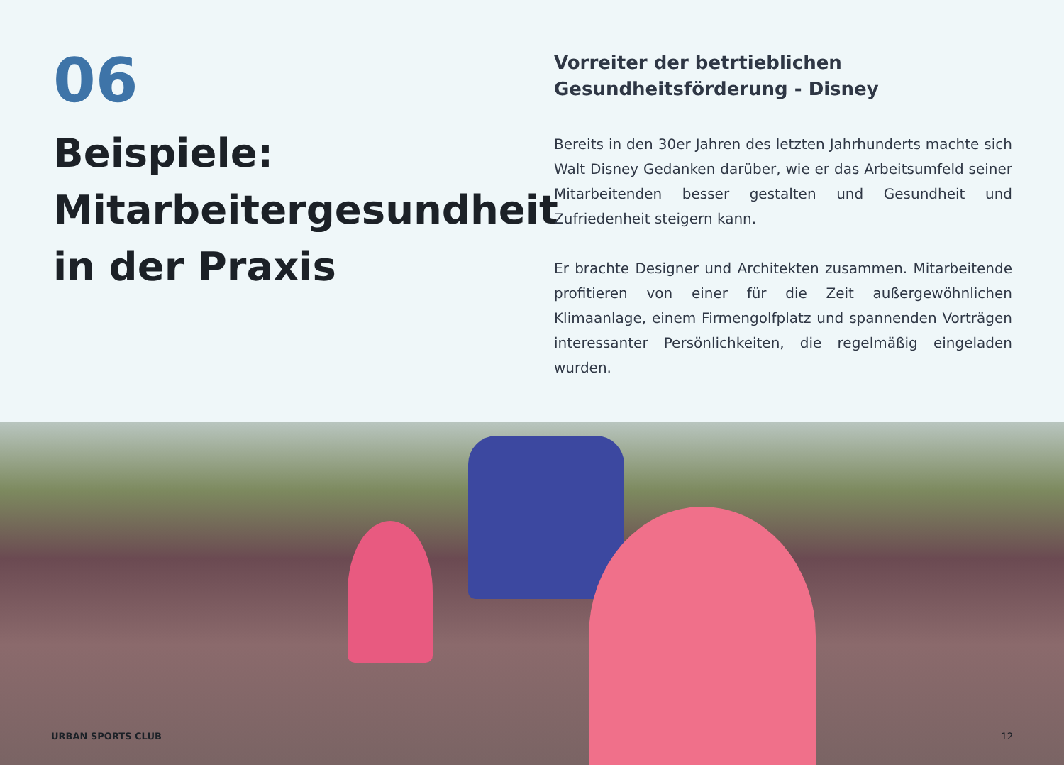06
Beispiele: Mitarbeitergesundheit in der Praxis
Vorreiter der betrtieblichen Gesundheitsförderung - Disney
Bereits in den 30er Jahren des letzten Jahrhunderts machte sich Walt Disney Gedanken darüber, wie er das Arbeitsumfeld seiner Mitarbeitenden besser gestalten und Gesundheit und Zufriedenheit steigern kann.
Er brachte Designer und Architekten zusammen. Mitarbeitende profitieren von einer für die Zeit außergewöhnlichen Klimaanlage, einem Firmengolfplatz und spannenden Vorträgen interessanter Persönlichkeiten, die regelmäßig eingeladen wurden.
URBAN SPORTS CLUB 12